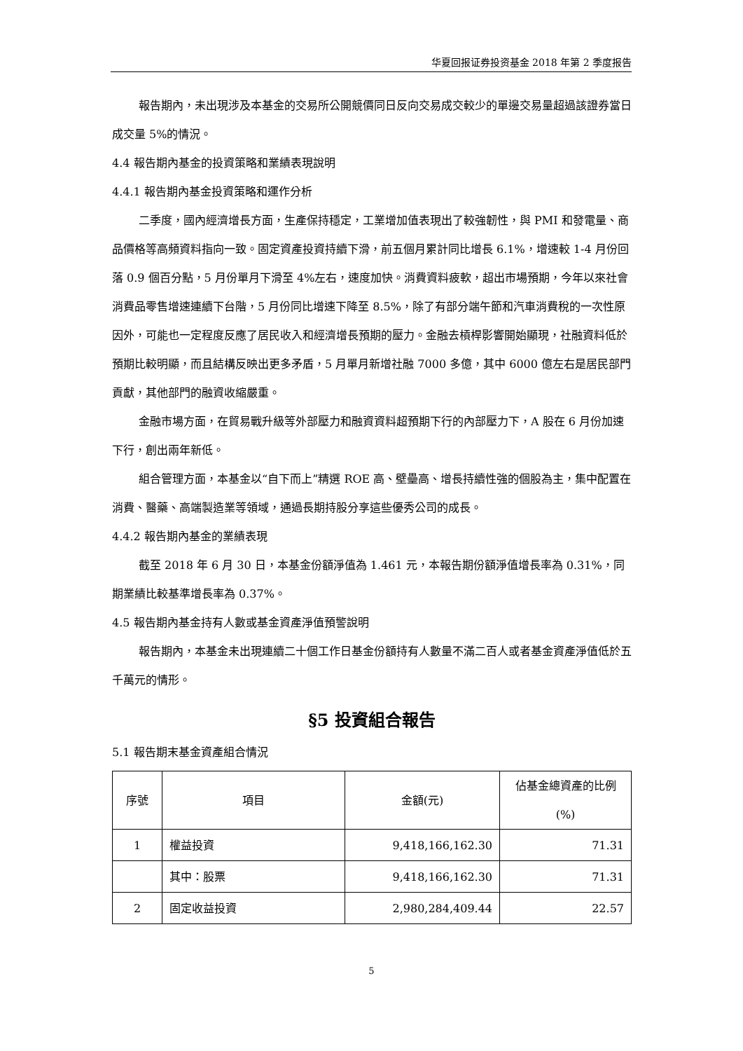华夏回报证券投资基金 2018 年第 2 季度报告
報告期內，未出現涉及本基金的交易所公開競價同日反向交易成交較少的單邊交易量超過該證券當日成交量 5%的情況。
4.4 報告期內基金的投資策略和業績表現說明
4.4.1 報告期內基金投資策略和運作分析
二季度，國內經濟增長方面，生產保持穩定，工業增加值表現出了較強韌性，與 PMI 和發電量、商品價格等高頻資料指向一致。固定資產投資持續下滑，前五個月累計同比增長 6.1%，增速較 1-4 月份回落 0.9 個百分點，5 月份單月下滑至 4%左右，速度加快。消費資料疲軟，超出市場預期，今年以來社會消費品零售增速連續下台階，5 月份同比增速下降至 8.5%，除了有部分端午節和汽車消費稅的一次性原因外，可能也一定程度反應了居民收入和經濟增長預期的壓力。金融去槓桿影響開始顯現，社融資料低於預期比較明顯，而且結構反映出更多矛盾，5 月單月新增社融 7000 多億，其中 6000 億左右是居民部門貢獻，其他部門的融資收縮嚴重。
金融市場方面，在貿易戰升級等外部壓力和融資資料超預期下行的內部壓力下，A 股在 6 月份加速下行，創出兩年新低。
組合管理方面，本基金以“自下而上”精選 ROE 高、壁壘高、增長持續性強的個股為主，集中配置在消費、醫藥、高端製造業等領域，通過長期持股分享這些優秀公司的成長。
4.4.2 報告期內基金的業績表現
截至 2018 年 6 月 30 日，本基金份額淨值為 1.461 元，本報告期份額淨值增長率為 0.31%，同期業績比較基準增長率為 0.37%。
4.5 報告期內基金持有人數或基金資產淨值預警說明
報告期內，本基金未出現連續二十個工作日基金份額持有人數量不滿二百人或者基金資產淨值低於五千萬元的情形。
§5 投資組合報告
5.1 報告期末基金資產組合情況
| 序號 | 項目 | 金額(元) | 佔基金總資產的比例(%) |
| --- | --- | --- | --- |
| 1 | 權益投資 | 9,418,166,162.30 | 71.31 |
| | 其中：股票 | 9,418,166,162.30 | 71.31 |
| 2 | 固定收益投資 | 2,980,284,409.44 | 22.57 |
5